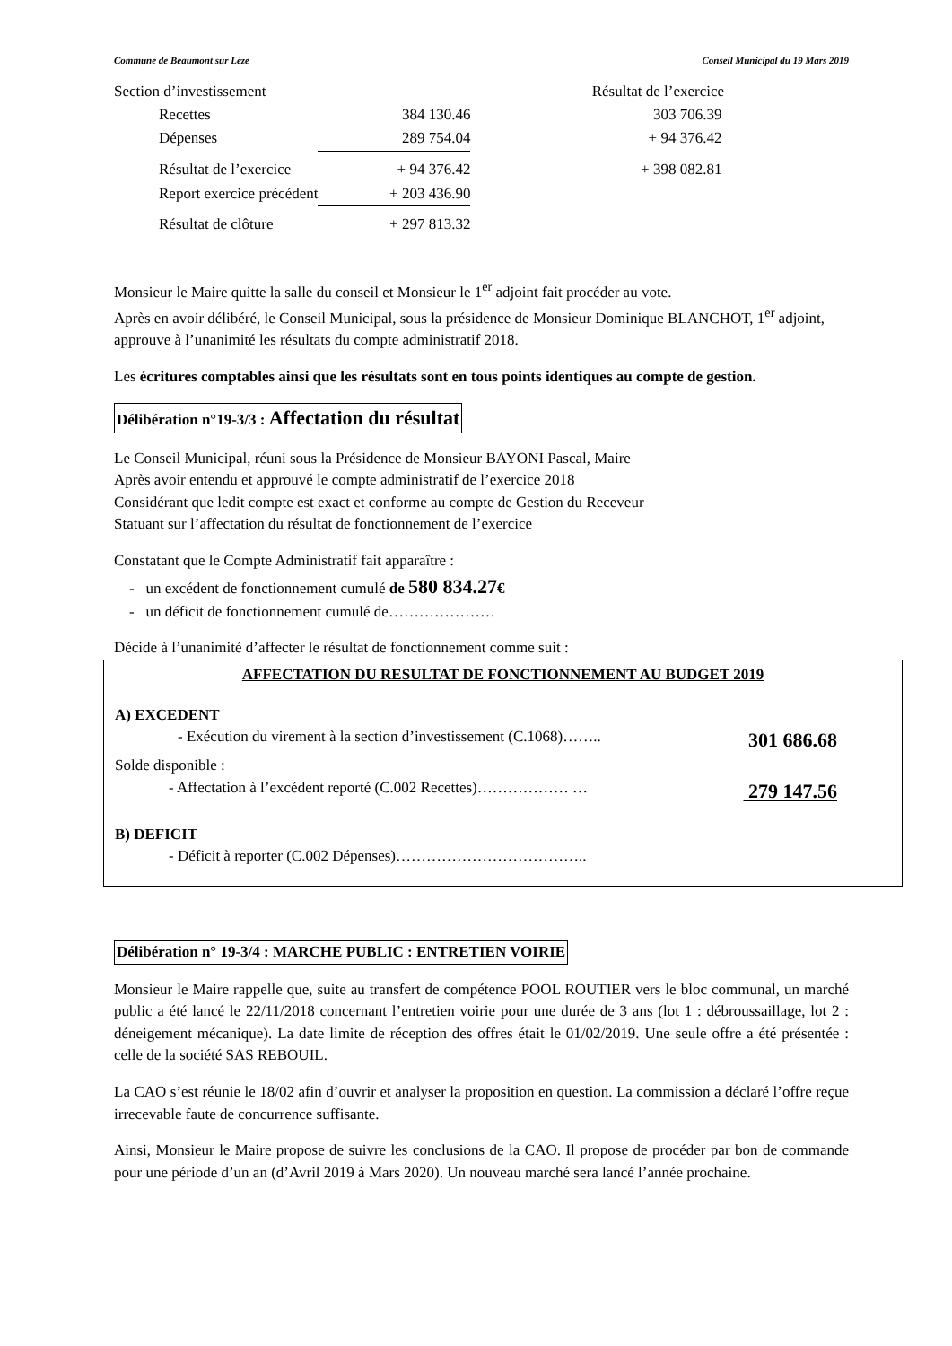Commune de Beaumont sur Lèze Conseil Municipal du 19 Mars 2019
Section d’investissement Résultat de l’exercice
| Recettes | 384 130.46 | 303 706.39 |
| Dépenses | 289 754.04 | + 94 376.42 |
| Résultat de l’exercice | + 94 376.42 | + 398 082.81 |
| Report exercice précédent | + 203 436.90 | |
| Résultat de clôture | + 297 813.32 | |
Monsieur le Maire quitte la salle du conseil et Monsieur le 1<sup>er</sup> adjoint fait procéder au vote.
Après en avoir délibéré, le Conseil Municipal, sous la présidence de Monsieur Dominique BLANCHOT, 1<sup>er</sup> adjoint, approuve à l’unanimité les résultats du compte administratif 2018.
Les écritures comptables ainsi que les résultats sont en tous points identiques au compte de gestion.
Délibération n°19-3/3 : Affectation du résultat
Le Conseil Municipal, réuni sous la Présidence de Monsieur BAYONI Pascal, Maire
Après avoir entendu et approuvé le compte administratif de l’exercice 2018
Considérant que ledit compte est exact et conforme au compte de Gestion du Receveur
Statuant sur l’affectation du résultat de fonctionnement de l’exercice
Constatant que le Compte Administratif fait apparaître :
- un excédent de fonctionnement cumulé de 580 834.27€
- un déficit de fonctionnement cumulé de…………………
Décide à l’unanimité d’affecter le résultat de fonctionnement comme suit :
AFFECTATION DU RESULTAT DE FONCTIONNEMENT AU BUDGET 2019
A) EXCEDENT
- Exécution du virement à la section d’investissement (C.1068)…….. 301 686.68
Solde disponible :
- Affectation à l’excédent reporté (C.002 Recettes)……………… … 279 147.56
B) DEFICIT
- Déficit à reporter (C.002 Dépenses)………………………………..
Délibération n° 19-3/4 : MARCHE PUBLIC : ENTRETIEN VOIRIE
Monsieur le Maire rappelle que, suite au transfert de compétence POOL ROUTIER vers le bloc communal, un marché public a été lancé le 22/11/2018 concernant l’entretien voirie pour une durée de 3 ans (lot 1 : débroussaillage, lot 2 : déneigement mécanique). La date limite de réception des offres était le 01/02/2019. Une seule offre a été présentée : celle de la société SAS REBOUIL.
La CAO s’est réunie le 18/02 afin d’ouvrir et analyser la proposition en question. La commission a déclaré l’offre reçue irrecevable faute de concurrence suffisante.
Ainsi, Monsieur le Maire propose de suivre les conclusions de la CAO. Il propose de procéder par bon de commande pour une période d’un an (d’Avril 2019 à Mars 2020). Un nouveau marché sera lancé l’année prochaine.